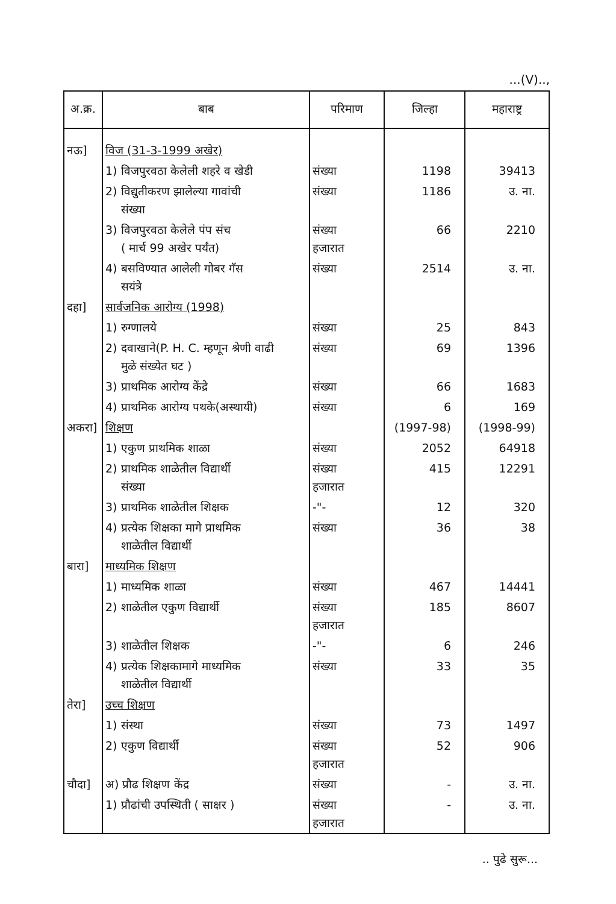...(V)..,
| अ.क्र. | बाब | परिमाण | जिल्हा | महाराष्ट्र |
| --- | --- | --- | --- | --- |
| नऊ] | विज (31-3-1999 अखेर) | | | |
| | 1) विजपुरवठा केलेली शहरे व खेडी | संख्या | 1198 | 39413 |
| | 2) विद्युतीकरण झालेल्या गावांची संख्या | संख्या | 1186 | उ. ना. |
| | 3) विजपुरवठा केलेले पंप संच ( मार्च 99 अखेर पर्यंत) | संख्या हजारात | 66 | 2210 |
| | 4) बसविण्यात आलेली गोबर गॅस सयंत्रे | संख्या | 2514 | उ. ना. |
| दहा] | सार्वजनिक आरोग्य (1998) | | | |
| | 1) रुग्णालये | संख्या | 25 | 843 |
| | 2) दवाखाने(P. H. C. म्हणून श्रेणी वाढी मुळे संख्येत घट ) | संख्या | 69 | 1396 |
| | 3) प्राथमिक आरोग्य केंद्रे | संख्या | 66 | 1683 |
| | 4) प्राथमिक आरोग्य पथके(अस्थायी) | संख्या | 6 | 169 |
| अकरा] | शिक्षण | | (1997-98) | (1998-99) |
| | 1) एकुण प्राथमिक शाळा | संख्या | 2052 | 64918 |
| | 2) प्राथमिक शाळेतील विद्यार्थी संख्या | संख्या हजारात | 415 | 12291 |
| | 3) प्राथमिक शाळेतील शिक्षक | -"- | 12 | 320 |
| | 4) प्रत्येक शिक्षका मागे प्राथमिक शाळेतील विद्यार्थी | संख्या | 36 | 38 |
| बारा] | माध्यमिक शिक्षण | | | |
| | 1) माध्यमिक शाळा | संख्या | 467 | 14441 |
| | 2) शाळेतील एकुण विद्यार्थी | संख्या हजारात | 185 | 8607 |
| | 3) शाळेतील शिक्षक | -"- | 6 | 246 |
| | 4) प्रत्येक शिक्षकामागे माध्यमिक शाळेतील विद्यार्थी | संख्या | 33 | 35 |
| तेरा] | उच्च शिक्षण | | | |
| | 1) संस्था | संख्या | 73 | 1497 |
| | 2) एकुण विद्यार्थी | संख्या हजारात | 52 | 906 |
| चौदा] | अ) प्रौढ शिक्षण केंद्र | संख्या | - | उ. ना. |
| | 1) प्रौढांची उपस्थिती ( साक्षर ) | संख्या हजारात | - | उ. ना. |
.. पुढे सुरू...